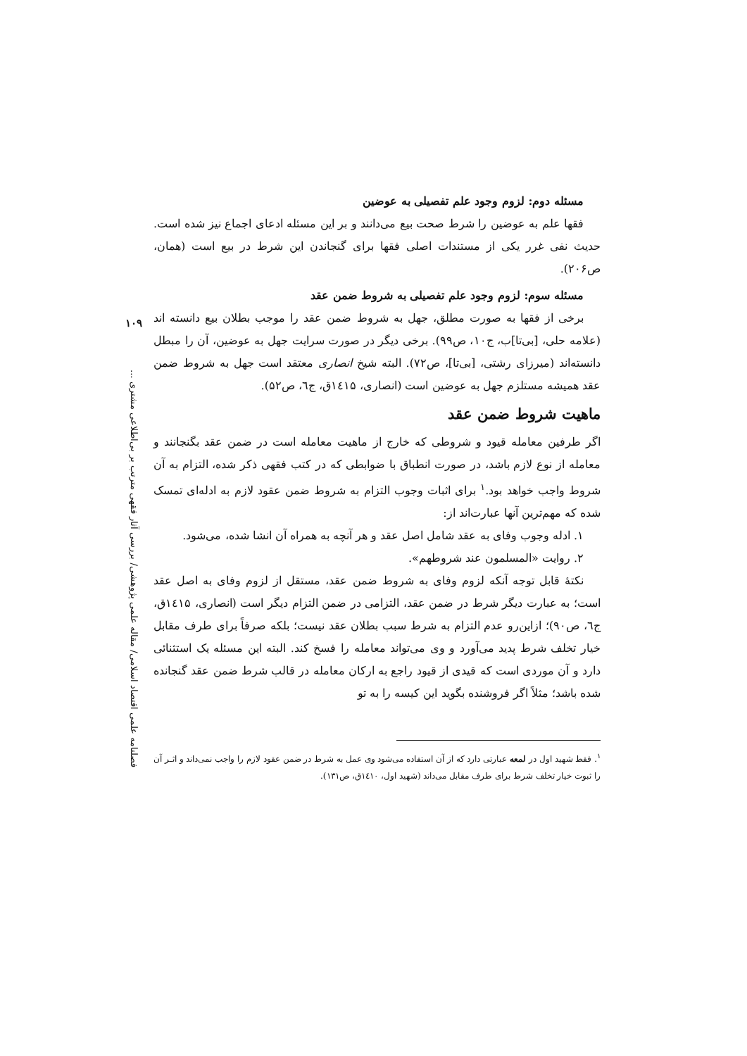۱۰۹
فصلنامه علمی اقتصاد اسلامی/ مقاله علمی پژوهشی/ بررسی آثار فقهی مترتب بر بی‌اطلاعی مشتری ...
مسئله دوم: لزوم وجود علم تفصیلی به عوضین
فقها علم به عوضین را شرط صحت بیع می‌دانند و بر این مسئله ادعای اجماع نیز شده است. حدیث نفی غرر یکی از مستندات اصلی فقها برای گنجاندن این شرط در بیع است (همان، ص۲۰۶).
مسئله سوم: لزوم وجود علم تفصیلی به شروط ضمن عقد
برخی از فقها به صورت مطلق، جهل به شروط ضمن عقد را موجب بطلان بیع دانسته اند (علامه حلی، [بی‌تا]ب، ج۱۰، ص۹۹). برخی دیگر در صورت سرایت جهل به عوضین، آن را مبطل دانسته‌اند (میرزای رشتی، [بی‌تا]، ص۷۲). البته شیخ انصاری معتقد است جهل به شروط ضمن عقد همیشه مستلزم جهل به عوضین است (انصاری، ۱٤۱۵ق، ج٦، ص۵۲).
ماهیت شروط ضمن عقد
اگر طرفین معامله قیود و شروطی که خارج از ماهیت معامله است در ضمن عقد بگنجانند و معامله از نوع لازم باشد، در صورت انطباق با ضوابطی که در کتب فقهی ذکر شده، التزام به آن شروط واجب خواهد بود.<sup>۱</sup> برای اثبات وجوب التزام به شروط ضمن عقود لازم به ادله‌ای تمسک شده که مهم‌ترین آنها عبارت‌اند از:
۱. ادله وجوب وفای به عقد شامل اصل عقد و هر آنچه به همراه آن انشا شده، می‌شود.
۲. روایت «المسلمون عند شروطهم».
نکتهٔ قابل توجه آنکه لزوم وفای به شروط ضمن عقد، مستقل از لزوم وفای به اصل عقد است؛ به عبارت دیگر شرط در ضمن عقد، التزامی در ضمن التزام دیگر است (انصاری، ۱٤۱۵ق، ج٦، ص۹۰)؛ ازاین‌رو عدم التزام به شرط سبب بطلان عقد نیست؛ بلکه صرفاً برای طرف مقابل خیار تخلف شرط پدید می‌آورد و وی می‌تواند معامله را فسخ کند. البته این مسئله یک استثنائی دارد و آن موردی است که قیدی از قیود راجع به ارکان معامله در قالب شرط ضمن عقد گنجانده شده باشد؛ مثلاً اگر فروشنده بگوید این کیسه را به تو
<sup>۱</sup>. فقط شهید اول در لمعه عبارتی دارد که از آن استفاده می‌شود وی عمل به شرط در ضمن عقود لازم را واجب نمی‌داند و اثـر آن را ثبوت خیار تخلف شرط برای طرف مقابل می‌داند (شهید اول، ۱٤۱۰ق، ص۱۳۱).